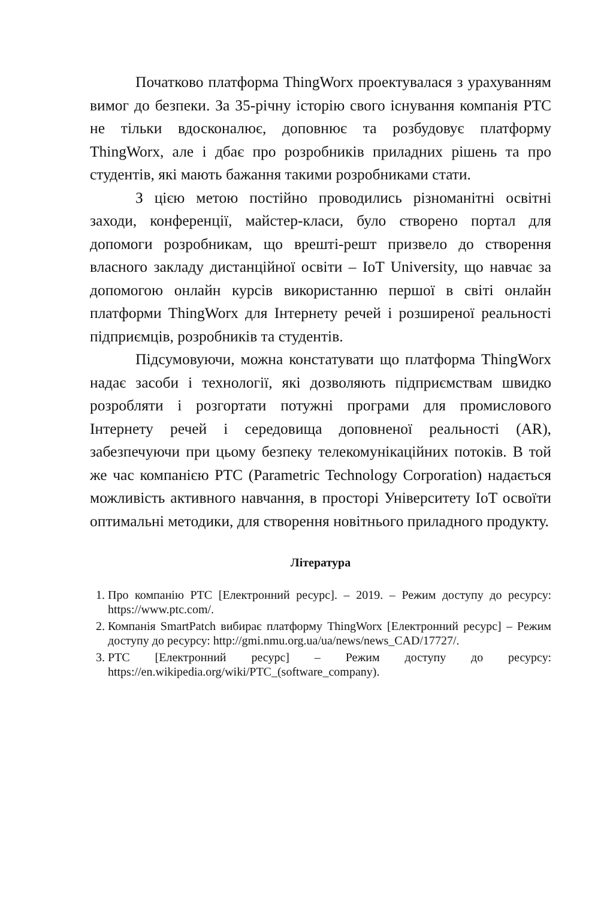Початково платформа ThingWorx проектувалася з урахуванням вимог до безпеки. За 35-річну історію свого існування компанія PTC не тільки вдосконалює, доповнює та розбудовує платформу ThingWorx, але і дбає про розробників приладних рішень та про студентів, які мають бажання такими розробниками стати.
З цією метою постійно проводились різноманітні освітні заходи, конференції, майстер-класи, було створено портал для допомоги розробникам, що врешті-решт призвело до створення власного закладу дистанційної освіти – IoT University, що навчає за допомогою онлайн курсів використанню першої в світі онлайн платформи ThingWorx для Інтернету речей і розширеної реальності підприємців, розробників та студентів.
Підсумовуючи, можна констатувати що платформа ThingWorx надає засоби і технології, які дозволяють підприємствам швидко розробляти і розгортати потужні програми для промислового Інтернету речей і середовища доповненої реальності (AR), забезпечуючи при цьому безпеку телекомунікаційних потоків. В той же час компанією PTC (Parametric Technology Corporation) надається можливість активного навчання, в просторі Університету IoT освоїти оптимальні методики, для створення новітнього приладного продукту.
Література
1. Про компанію PTC [Електронний ресурс]. – 2019. – Режим доступу до ресурсу: https://www.ptc.com/.
2. Компанія SmartPatch вибирає платформу ThingWorx [Електронний ресурс] – Режим доступу до ресурсу: http://gmi.nmu.org.ua/ua/news/news_CAD/17727/.
3. PTC [Електронний ресурс] – Режим доступу до ресурсу: https://en.wikipedia.org/wiki/PTC_(software_company).